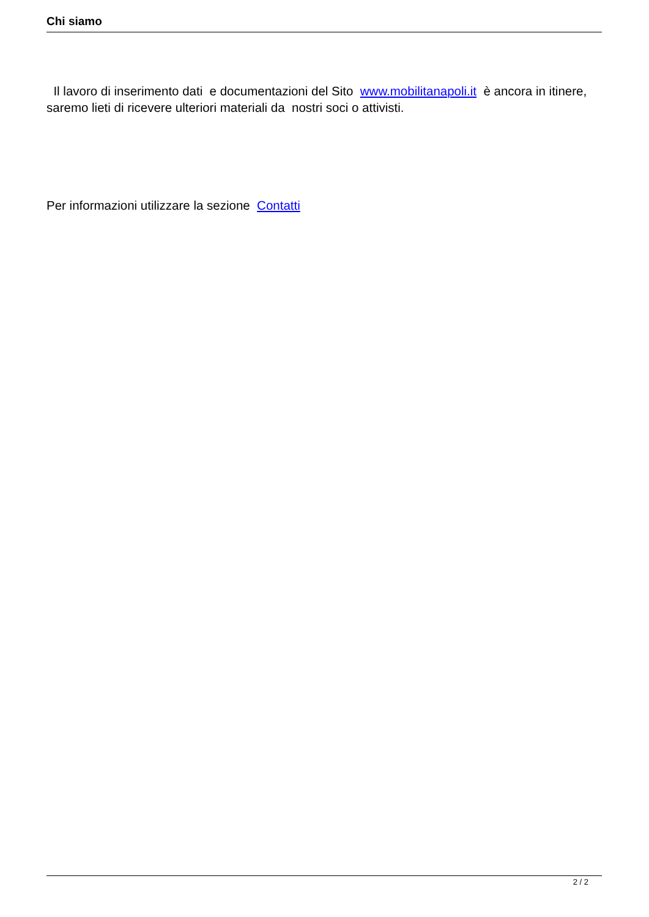Chi siamo
Il lavoro di inserimento dati e documentazioni del Sito www.mobilitanapoli.it è ancora in itinere, saremo lieti di ricevere ulteriori materiali da nostri soci o attivisti.
Per informazioni utilizzare la sezione Contatti
2 / 2